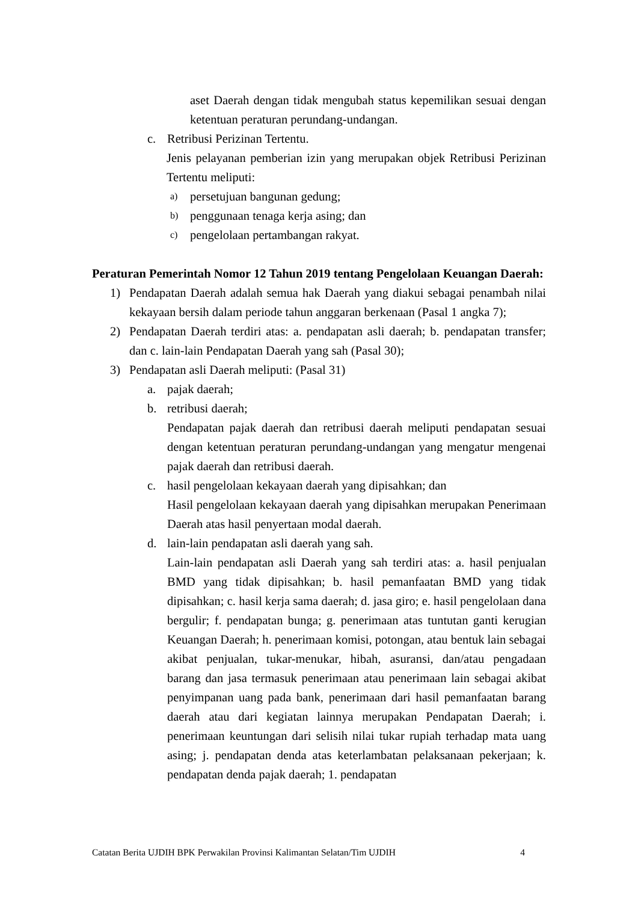aset Daerah dengan tidak mengubah status kepemilikan sesuai dengan ketentuan peraturan perundang-undangan.
c. Retribusi Perizinan Tertentu.
Jenis pelayanan pemberian izin yang merupakan objek Retribusi Perizinan Tertentu meliputi:
a) persetujuan bangunan gedung;
b) penggunaan tenaga kerja asing; dan
c) pengelolaan pertambangan rakyat.
Peraturan Pemerintah Nomor 12 Tahun 2019 tentang Pengelolaan Keuangan Daerah:
1) Pendapatan Daerah adalah semua hak Daerah yang diakui sebagai penambah nilai kekayaan bersih dalam periode tahun anggaran berkenaan (Pasal 1 angka 7);
2) Pendapatan Daerah terdiri atas: a. pendapatan asli daerah; b. pendapatan transfer; dan c. lain-lain Pendapatan Daerah yang sah (Pasal 30);
3) Pendapatan asli Daerah meliputi: (Pasal 31)
a. pajak daerah;
b. retribusi daerah;
Pendapatan pajak daerah dan retribusi daerah meliputi pendapatan sesuai dengan ketentuan peraturan perundang-undangan yang mengatur mengenai pajak daerah dan retribusi daerah.
c. hasil pengelolaan kekayaan daerah yang dipisahkan; dan
Hasil pengelolaan kekayaan daerah yang dipisahkan merupakan Penerimaan Daerah atas hasil penyertaan modal daerah.
d. lain-lain pendapatan asli daerah yang sah.
Lain-lain pendapatan asli Daerah yang sah terdiri atas: a. hasil penjualan BMD yang tidak dipisahkan; b. hasil pemanfaatan BMD yang tidak dipisahkan; c. hasil kerja sama daerah; d. jasa giro; e. hasil pengelolaan dana bergulir; f. pendapatan bunga; g. penerimaan atas tuntutan ganti kerugian Keuangan Daerah; h. penerimaan komisi, potongan, atau bentuk lain sebagai akibat penjualan, tukar-menukar, hibah, asuransi, dan/atau pengadaan barang dan jasa termasuk penerimaan atau penerimaan lain sebagai akibat penyimpanan uang pada bank, penerimaan dari hasil pemanfaatan barang daerah atau dari kegiatan lainnya merupakan Pendapatan Daerah; i. penerimaan keuntungan dari selisih nilai tukar rupiah terhadap mata uang asing; j. pendapatan denda atas keterlambatan pelaksanaan pekerjaan; k. pendapatan denda pajak daerah; 1. pendapatan
Catatan Berita UJDIH BPK Perwakilan Provinsi Kalimantan Selatan/Tim UJDIH 4